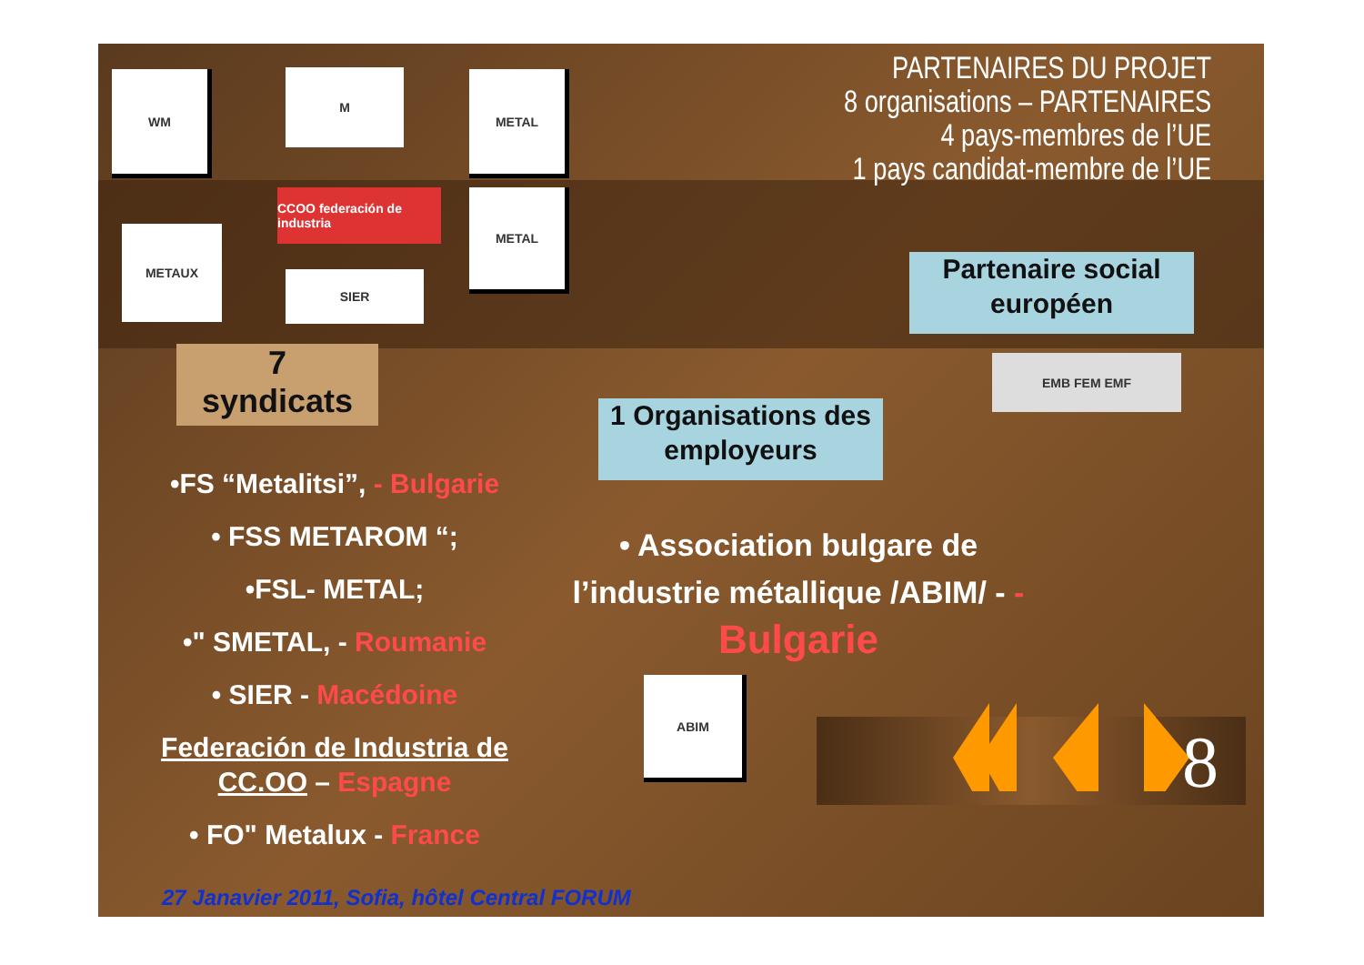PARTENAIRES DU PROJET
8 organisations – PARTENAIRES
4 pays-membres de l’UE
1 pays candidat-membre de l’UE
WM M METAL
METAUX
CCOO federación de industria
SIER
METAL
Partenaire social européen
EMB FEM EMF
7
syndicats
1 Organisations des employeurs
•FS “Metalitsi”, - Bulgarie
• FSS METAROM “;
•FSL- METAL;
•" SMETAL, - Roumanie
• SIER - Macédoine
Federación de Industria de CC.OO – Espagne
• FO" Metalux - France
• Association bulgare de l’industrie métallique /ABIM/ - -
Bulgarie
ABIM
8
27 Janavier 2011, Sofia, hôtel Central FORUM